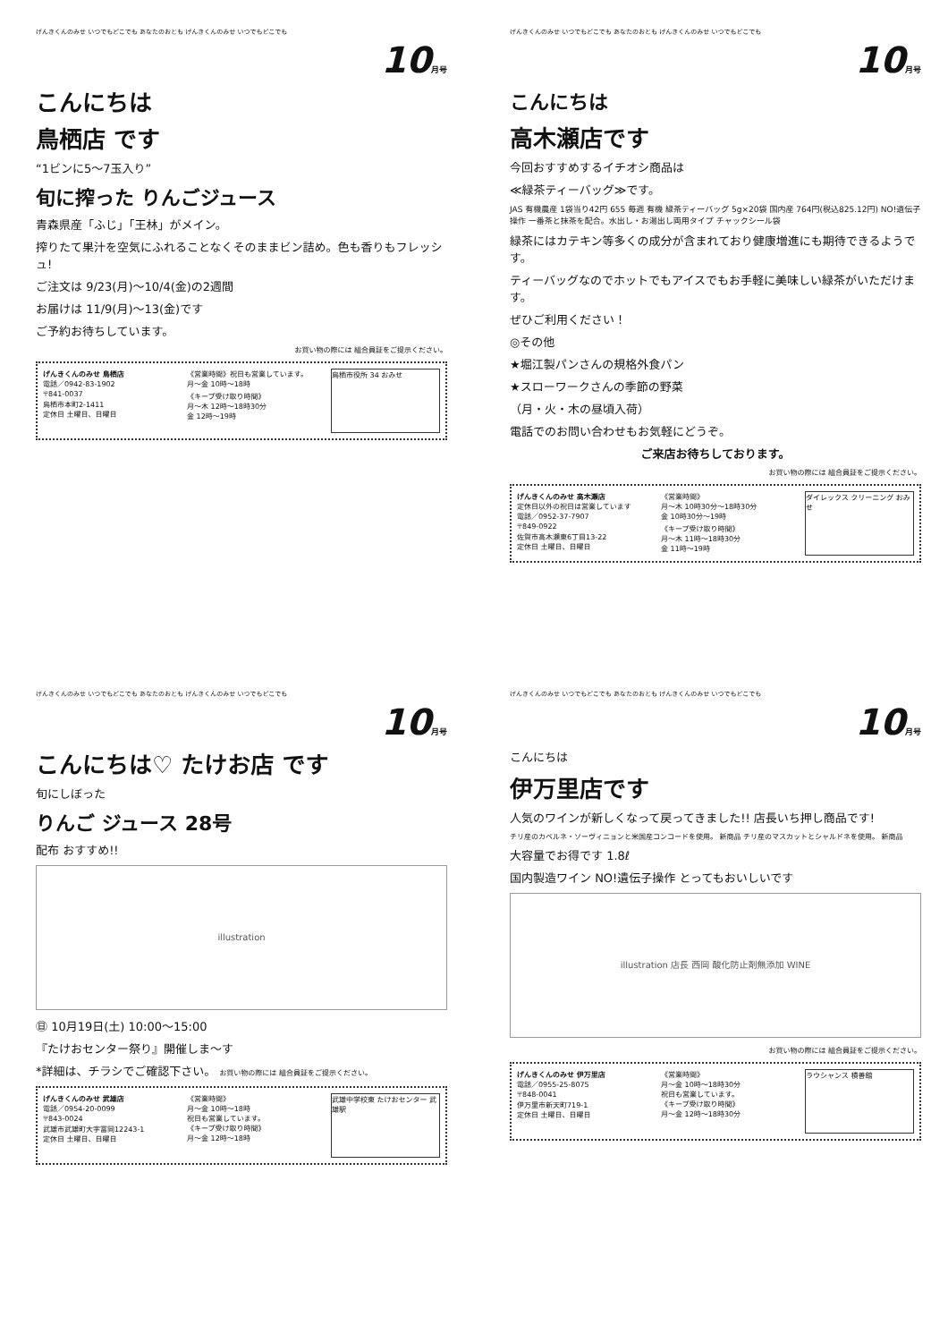げんきくんのみせ いつでもどこでも あなたのおとも げんきくんのみせ いつでもどこでも
10月号
こんにちは
鳥栖店 です
“1ビンに5〜7玉入り”
旬に搾った りんごジュース
青森県産「ふじ」「王林」がメイン。
搾りたて果汁を空気にふれることなくそのままビン詰め。色も香りもフレッシュ!
ご注文は 9/23(月)〜10/4(金)の2週間
お届けは 11/9(月)〜13(金)です
ご予約お待ちしています。
お買い物の際には 組合員証をご提示ください。
げんきくんのみせ 鳥栖店
電話／0942-83-1902
〒841-0037
鳥栖市本町2-1411
定休日 土曜日、日曜日
《営業時間》祝日も営業しています。
月〜金 10時〜18時
《キープ受け取り時間》
月〜木 12時〜18時30分
金 12時〜19時
鳥栖市役所 34 おみせ
げんきくんのみせ いつでもどこでも あなたのおとも げんきくんのみせ いつでもどこでも
10月号
こんにちは
高木瀬店です
今回おすすめするイチオシ商品は
≪緑茶ティーバッグ≫です。
JAS 有機農産 1袋当り42円 655 毎週 有機 緑茶ティーバッグ 5g×20袋 国内産 764円(税込825.12円) NO!遺伝子操作 一番茶と抹茶を配合。水出し・お湯出し両用タイプ チャックシール袋
緑茶にはカテキン等多くの成分が含まれており健康増進にも期待できるようです。
ティーバッグなのでホットでもアイスでもお手軽に美味しい緑茶がいただけます。
ぜひご利用ください！
◎その他
★堀江製パンさんの規格外食パン
★スローワークさんの季節の野菜
（月・火・木の昼頃入荷）
電話でのお問い合わせもお気軽にどうぞ。
ご来店お待ちしております。
お買い物の際には 組合員証をご提示ください。
げんきくんのみせ 高木瀬店
定休日以外の祝日は営業しています
電話／0952-37-7907
〒849-0922
佐賀市高木瀬東6丁目13-22
定休日 土曜日、日曜日
《営業時間》
月〜木 10時30分〜18時30分
金 10時30分〜19時
《キープ受け取り時間》
月〜木 11時〜18時30分
金 11時〜19時
ダイレックス クリーニング おみせ
げんきくんのみせ いつでもどこでも あなたのおとも げんきくんのみせ いつでもどこでも
10月号
こんにちは♡ たけお店 です
旬にしぼった
りんご ジュース 28号
配布 おすすめ!!
illustration
㊐ 10月19日(土) 10:00〜15:00
『たけおセンター祭り』開催しま〜す
*詳細は、チラシでご確認下さい。 お買い物の際には 組合員証をご提示ください。
げんきくんのみせ 武雄店
電話／0954-20-0099
〒843-0024
武雄市武雄町大字富岡12243-1
定休日 土曜日、日曜日
《営業時間》
月〜金 10時〜18時
祝日も営業しています。
《キープ受け取り時間》
月〜金 12時〜18時
武雄中学校東 たけおセンター 武雄駅
げんきくんのみせ いつでもどこでも あなたのおとも げんきくんのみせ いつでもどこでも
10月号
こんにちは
伊万里店です
人気のワインが新しくなって戻ってきました!! 店長いち押し商品です!
チリ産のカベルネ・ソーヴィニョンと米国産コンコードを使用。 新商品 チリ産のマスカットとシャルドネを使用。 新商品
大容量でお得です 1.8ℓ
国内製造ワイン NO!遺伝子操作 とってもおいしいです
illustration 店長 西岡 酸化防止剤無添加 WINE
お買い物の際には 組合員証をご提示ください。
げんきくんのみせ 伊万里店
電話／0955-25-8075
〒848-0041
伊万里市新天町719-1
定休日 土曜日、日曜日
《営業時間》
月〜金 10時〜18時30分
祝日も営業しています。
《キープ受け取り時間》
月〜金 12時〜18時30分
ラウシャンス 積善館